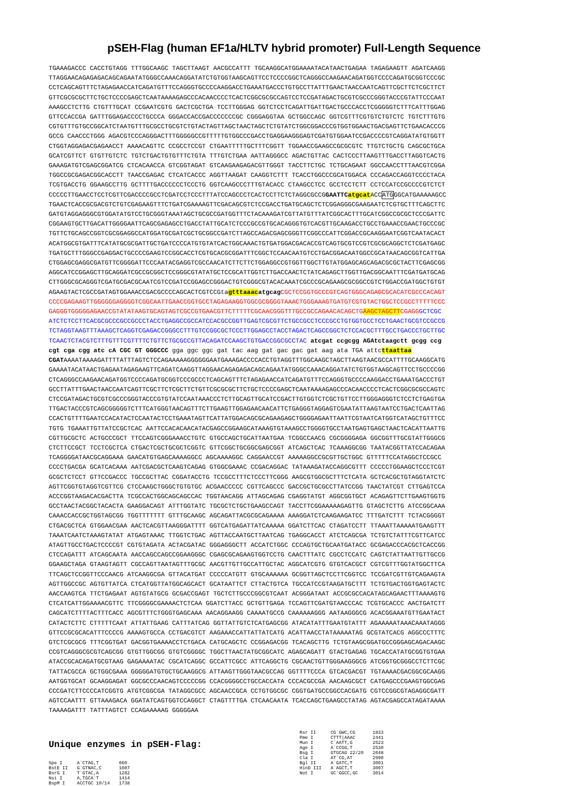pSEH-Flag (human EF1a/HLTV hybrid promoter) Full-Length Sequence
TGAAAGACCC CACCTGTAGG TTTGGCAAGC TAGCTTAAGT AACGCCATTT TGCAAGGCATGGAAAATACATAACTGAGAA TAGAGAAGTT AGATCAAGG TTAGGAACAGAGAGACAGCAGAATATGGGCCAAACAGGATATCTGTGGTAAGCAGTTCCTCCCCGGCTCAGGGCCAAGAACAGATGGTCCCCAGATGCGGTCCCGC CCTCAGCAGTTTCTAGAGAACCATCAGATGTTTCCAGGGTGCCCCAAGGACCTGAAATGACCCTGTGCCTTATTTGAACTAACCAATCAGTTCGCTTCTCGCTTCT GTTCGCGCGCTTCTGCTCCCCGAGCTCAATAAAAGAGCCCACAACCCCTCACTCGGCGCGCCAGTCCTCCGATAGACTGCGTCGCCCGGGTACCCGTATTCCCAAT AAAGCCTCTTG CTGTTTGCAT CCGAATCGTG GACTCGCTGA TCCTTGGGAG GGTCTCCTCAGATTGATTGACTGCCCACCTCGGGGGTCTTTCATTTGGAG GTTCCACCGA GATTTGGAGACCCCTGCCCA GGGACCACCGACCCCCCCGC CGGGAGGTAA GCTGGCCAGC GGTCGTTTCGTGTCTGTCTC TGTCTTTGTG CGTGTTTGTGCCGGCATCTAATGTTTGCGCCTGCGTCTGTACTAGTTAGCTAACTAGCTCTGTATCTGGCGGACCCGTGGTGGAACTGACGAGTTCTGAACACCCG GCCG CAACCCTGGG AGACGTCCCAGGGACTTTGGGGGCCGTTTTTGTGGCCCGACCTGAGGAAGGGAGTCGATGTGGAATCCGACCCCGTCAGGATATGTGGTT CTGGTAGGAGACGAGAACCT AAAACAGTTC CCGCCTCCGT CTGAATTTTTGCTTTCGGTT TGGAACCGAAGCCGCGCGTC TTGTCTGCTG CAGCGCTGCA GCATCGTTCT GTGTTGTCTC TGTCTGACTGTGTTTCTGTA TTTGTCTGAA AATTAGGGCC AGACTGTTAC CACTCCCTTAAGTTTGACCTTAGGTCACTG GAAAGATGTCGAGCGGATCG CTCACAACCA GTCGGTAGAT GTCAAGAAGAGACGTTGGGT TACCTTCTGC TCTGCAGAAT GGCCAACCTTTAACGTCGGA TGGCCGCGAGACGGCACCTT TAACCGAGAC CTCATCACCC AGGTTAAGAT CAAGGTCTTT TCACCTGGCCCGCATGGACA CCCAGACCAGGTCCCCTACA TCGTGACCTG GGAAGCCTTG GCTTTTGACCCCCCTCCCTG GGTCAAGCCCTTTGTACACC CTAAGCCTCC GCCTCCTCTT CCTCCATCCGCCCCGTCTCT CCCCCTTGAACCTCCTCGTTCGACCCCGCCTCGATCCTCCCTTTATCCAGCCCTCACTCCTTCTCTAGGCGCCGGAATTC atgcat ACCATGGGCATGAAAAAGCC TGAACTCACCGCGACGTCTGTCGAGAAGTTTCTGATCGAAAAGTTCGACAGCGTCTCCGACCTGATGCAGCTCTCGGAGGGCGAAGAATCTCGTGCTTTCAGCTTC GATGTAGGAGGGCGTGGATATGTCCTGCGGGTAAATAGCTGCGCCGATGGTTTCTACAAAGATCGTTATGTTTATCGGCACTTTGCATCGGCCGCGCTCCCGATTC CGGAAGTGCTTGACATTGGGGAATTCAGCGAGAGCCTGACCTATTGCATCTCCCGCCGTGCACAGGGTGTCACGTTGCAAGACCTGCCTGAAACCGAACTGCCCGC TGTTCTGCAGCCGGTCGCGGAGGCCATGGATGCGATCGCTGCGGCCGATCTTAGCCAGACGAGCGGGTTCGGCCCATTCGGACCGCAAGGAATCGGTCAATACACT ACATGGCGTGATTTCATATGCGCGATTGCTGATCCCCATGTGTATCACTGGCAAACTGTGATGGACGACACCGTCAGTGCGTCCGTCGCGCAGGCTCTCGATGAGC TGATGCTTTGGGCCGAGGACTGCCCCGAAGTCCGGCACCTCGTGCACGCGGATTTCGGCTCCAACAATGTCCTGACGGACAATGGCCGCATAACAGCGGTCATTGA CTGGAGCGAGGCGATGTTCGGGGATTCCCAATACGAGGTCGCCAACATCTTCTTCTGGAGGCCGTGGTTGGCTTGTATGGAGCAGCAGACGCGCTACTTCGAGCGG AGGCATCCGGAGCTTGCAGGATCGCCGCGGCTCCGGGCGTATATGCTCCGCATTGGTCTTGACCAACTCTATCAGAGCTTGGTTGACGGCAATTTCGATGATGCAG CTTGGGCGCAGGGTCGATGCGACGCAATCGTCCGATCCGGAGCCGGGACTGTCGGGCGTACACAAATCGCCCGCAGAAGCGCGGCCGTCTGGACCGATGGCTGTGT AGAAGTACTCGCCGATAGTGGAAACCGACGCCCCAGCACTCGTCCGtagtttaaac atgcag CGCTCCGGTGCCCGTCAGTGGGCAGAGCGCACATCGCCCACAGT CCCCGAGAAGTTGGGGGGAGGGGTCGGCAATTGAACCGGTGCCTAGAGAAGGTGGCGCGGGGTAAACTGGGAAAGTGATGTCGTGTACTGGCTCCGCCTTTTTCCC GAGGGTGGGGGAGAACCGTATATAAGTGCAGTAGTCGCCGTGAACGTTCTTTTTCGCAACGGGTTTGCCGCCAGAACACAGCTG AAGCTAGCTT CGAGG GCTCGC ATCTCTCCTTCACGCGCCCGCCGCCCTACCTGAGGCCGCCATCCACGCCGGTTGAGTCGCGTTCTGCCGCCTCCCGCCTGTGGTGCCTCCTGAACTGCGTCCGCCG TCTAGGTAAGTTTAAAGCTCAGGTCGAGACCGGGCCTTTGTCCGGCGCTCCCTTGGAGCCTACCTAGACTCAGCCGGCTCTCCACGCTTTGCCTGACCCTGCTTGC TCAACTCTACGTCTTTGTTTCGTTTTCTGTTCTGCGCCGTTACAGATCCAAGCTGTGACCGGCGCCTAC atcgat ccgcgg AGAtctaagctt gcgg ccg cgt cga cgg atc cA CGC GT GGGCCC gga ggc ggc gat tac aag gat gac gac gat aag ata TGA attcttaattaa CGATAAAATAAAAGATTTTATTTAGTCTCCAGAAAAAGGGGGGAATGAAAGACCCCACCTGTAGGTTTGGCAAGCTAGCTTAAGTAACGCCATTTTGCAAGGCATG GAAAATACATAACTGAGAATAGAGAAGTTCAGATCAAGGTTAGGAACAGAGAGACAGCAGAATATGGGCCAAACAGGATATCTGTGGTAAGCAGTTCCTGCCCCGG CTCAGGGCCAAGAACAGATGGTCCCCAGATGCGGTCCCGCCCTCAGCAGTTTCTAGAGAACCATCAGATGTTTCCAGGGTGCCCCAAGGACCTGAAATGACCCTGT GCCTTATTTGAACTAACCAATCAGTTCGCTTCTCGCTTCTGTTCGCGCGCTTCTGCTCCCCGAGCTCAATAAAAGAGCCCACAACCCCTCACTCGGCGCGCCAGTC CTCCGATAGACTGCGTCGCCCGGGTACCCGTGTATCCAATAAACCCTCTTGCAGTTGCATCCGACTTGTGGTCTCGCTGTTCCTTGGGAGGGTCTCCTCTGAGTGA TTGACTACCCGTCAGCGGGGGTCTTTCATGGGTAACAGTTTCTTGAAGTTGGAGAACAACATTCTGAGGGTAGGAGTCGAATATTAAGTAATCCTGACTCAATTAG CCACTGTTTTGAATCCACATACTCCAATACTCCTGAAATAGTTCATTATGGACAGCGCAGAAGAGCTGGGGAGAATTAATTCGTAATCATGGTCATAGCTGTTTCC TGTG TGAAATTGTTATCCGCTCAC AATTCCACACAACATACGAGCCGGAAGCATAAAGTGTAAAGCCTGGGGTGCCTAATGAGTGAGCTAACTCACATTAATTG CGTTGCGCTC ACTGCCCGCT TTCCAGTCGGGAAACCTGTC GTGCCAGCTGCATTAATGAA TCGGCCAACG CGCGGGGAGA GGCGGTTTGCGTATTGGGCG CTCTTCCGCT TCCTCGCTCA CTGACTCGCTGCGCTCGGTC GTTCGGCTGCGGCGAGCGGT ATCAGCTCAC TCAAAGGCGG TAATACGGTTATCCACAGAA TCAGGGGATAACGCAGGAAA GAACATGTGAGCAAAAGGCC AGCAAAAGGC CAGGAACCGT AAAAAGGCCGCGTTGCTGGC GTTTTTCCATAGGCTCCGCC CCCCTGACGA GCATCACAAA AATCGACGCTCAAGTCAGAG GTGGCGAAAC CCGACAGGAC TATAAAGATACCAGGCGTTT CCCCCTGGAAGCTCCCTCGT GCGCTCTCCT GTTCCGACCC TGCCGCTTAC CGGATACCTG TCCGCCTTTCTCCCTTCGGG AAGCGTGGCGCTTTCTCATA GCTCACGCTGTAGGTATCTC AGTTCGGTGTAGGTCGTTCG CTCCAAGCTGGGCTGTGTGC ACGAACCCCC CGTTCAGCCC GACCGCTGCGCCTTATCCGG TAACTATCGT CTTGAGTCCA ACCCGGTAAGACACGACTTA TCGCCACTGGCAGCAGCCAC TGGTAACAGG ATTAGCAGAG CGAGGTATGT AGGCGGTGCT ACAGAGTTCTTGAAGTGGTG GCCTAACTACGGCTACACTA GAAGGACAGT ATTTGGTATC TGCGCTCTGCTGAAGCCAGT TACCTTCGGAAAAAGAGTTG GTAGCTCTTG ATCCGGCAAA CAAACCACCGCTGGTAGCGG TGGTTTTTTT GTTTGCAAGC AGCAGATTACGCGCAGAAAA AAAGGATCTCAAGAAGATCC TTTGATCTTT TCTACGGGGT CTGACGCTCA GTGGAACGAA AACTCACGTTAAGGGATTTT GGTCATGAGATTATCAAAAA GGATCTTCAC CTAGATCCTT TTAAATTAAAAATGAAGTTT TAAATCAATCTAAAGTATAT ATGAGTAAAC TTGGTCTGAC AGTTACCAATGCTTAATCAG TGAGGCACCT ATCTCAGCGA TCTGTCTATTTCGTTCATCC ATAGTTGCCTGACTCCCCGT CGTGTAGATA ACTACGATAC GGGAGGGCTT ACCATCTGGC CCCAGTGCTGCAATGATACC GCGAGACCCACGCTCACCGG CTCCAGATTT ATCAGCAATA AACCAGCCAGCCGGAAGGGC CGAGCGCAGAAGTGGTCCTG CAACTTTATC CGCCTCCATC CAGTCTATTAATTGTTGCCG GGAAGCTAGA GTAAGTAGTT CGCCAGTTAATAGTTTGCGC AACGTTGTTGCCATTGCTAC AGGCATCGTG GTGTCACGCT CGTCGTTTGGTATGGCTTCA TTCAGCTCCGGTTCCCAACG ATCAAGGCGA GTTACATGAT CCCCCATGTT GTGCAAAAAA GCGGTTAGCTCCTTCGGTCC TCCGATCGTTGTCAGAAGTA AGTTGGCCGC AGTGTTATCA CTCATGGTTATGGCAGCACT GCATAATTCT CTTACTGTCA TGCCATCCGTAAGATGCTTT TCTGTGACTGGTGAGTACTC AACCAAGTCA TTCTGAGAAT AGTGTATGCG GCGACCGAGT TGCTCTTGCCCGGCGTCAAT ACGGGATAAT ACCGCGCCACATAGCAGAACTTTAAAAGTG CTCATCATTGGAAAACGTTC TTCGGGGCGAAAACTCTCAA GGATCTTACC GCTGTTGAGA TCCAGTTCGATGTAACCCAC TCGTGCACCC AACTGATCTT CAGCATCTTTTACTTTCACC AGCGTTTCTGGGTGAGCAAA AACAGGAAGG CAAAATGCCG CAAAAAAGGG AATAAGGGCG ACACGGAAATGTTGAATACT CATACTCTTC CTTTTTCAAT ATTATTGAAG CATTTATCAG GGTTATTGTCTCATGAGCGG ATACATATTTGAATGTATTT AGAAAAATAAACAAATAGGG GTTCCGCGCACATTTCCCCG AAAAGTGCCA CCTGACGTCT AAGAAACCATTATTATCATG ACATTAACCTATAAAAATAG GCGTATCACG AGGCCCTTTC GTCTCGCGCG TTTCGGTGAT GACGGTGAAAACCTCTGACA CATGCAGCTC CCGGAGACGG TCACAGCTTG TCTGTAAGCGGATGCCGGGAGCAGACAAGC CCGTCAGGGCGCGTCAGCGG GTGTTGGCGG GTGTCGGGGC TGGCTTAACTATGCGGCATC AGAGCAGATT GTACTGAGAG TGCACCATATGCGGTGTGAA ATACCGCACAGATGCGTAAG GAGAAAATAC CGCATCAGGC GCCATTCGCC ATTCAGGCTG CGCAACTGTTGGGAAGGGCG ATCGGTGCGGGCCTCTTCGC TATTACGCCA GCTGGCGAAA GGGGGATGTGCTGCAAGGCG ATTAAGTTGGGTAACGCCAG GGTTTTCCCA GTCACGACGT TGTAAAACGACGGCGCAAGG AATGGTGCAT GCAAGGAGAT GGCGCCCAACAGTCCCCCGG CCACGGGGCCTGCCACCATA CCCACGCCGA AACAAGCGCT CATGAGCCCGAAGTGGCGAG CCCGATCTTCCCCATCGGTG ATGTCGGCGA TATAGGCGCC AGCAACCGCA CCTGTGGCGC CGGTGATGCCGGCCACGATG CGTCCGGCGTAGAGGCGATT AGTCCAATTT GTTAAAGACA GGATATCAGTGGTCCAGGCT CTAGTTTTGA CTCAACAATA TCACCAGCTGAAGCCTATAG AGTACGAGCCATAGATAAAA TAAAAGATTT TATTTAGTCT CCAGAAAAAG GGGGGAA
Unique enzymes in pSEH-Flag:
| Spe I | A`CTAG,T | 660 |
| BstE II | G`GTNAC,C | 1087 |
| BsrG I | T`GTAC,A | 1282 |
| Nsi I | A,TGCA`T | 1414 |
| BspM I | ACCTGC 10/14 | 1738 |
| Rsr II | CG`GWC,CG | 1833 |
| Pme I | CTTT/AAAC | 2441 |
| Mun I | C`AATT,G | 2523 |
| Age I | A`CCGG,T | 2530 |
| Bsg I | GTGCAG 22/20 | 2648 |
| Cla I | AT`CG,AT | 2990 |
| Bgl II | A`GATC,T | 3001 |
| HinD III | A`AGCT,T | 3007 |
| Not I | GC`GGCC,GC | 3014 |